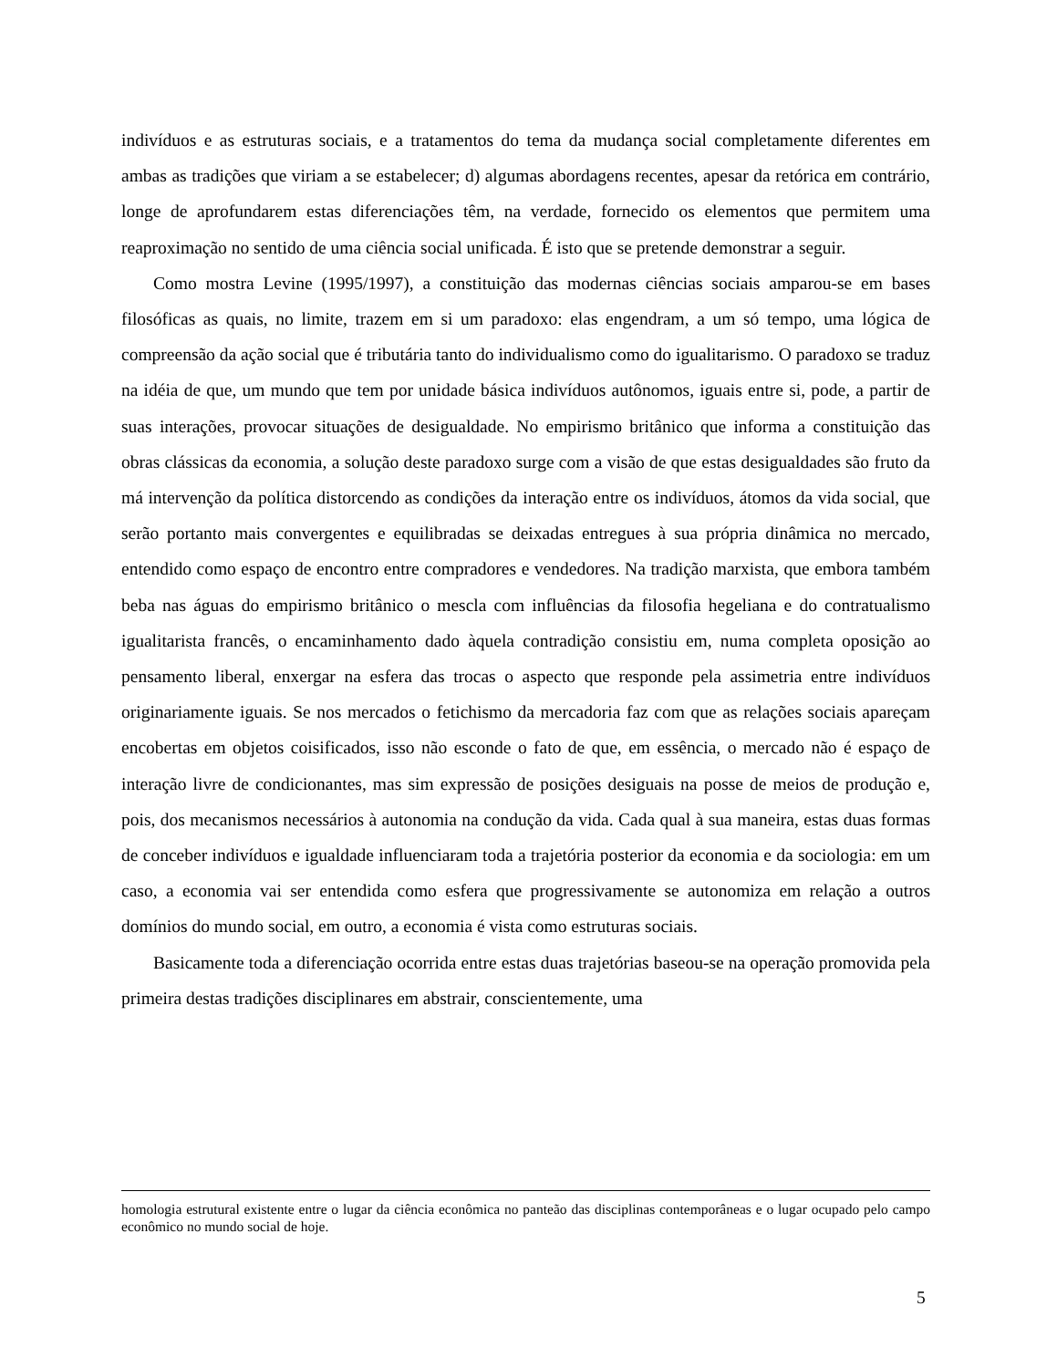indivíduos e as estruturas sociais, e a tratamentos do tema da mudança social completamente diferentes em ambas as tradições que viriam a se estabelecer; d) algumas abordagens recentes, apesar da retórica em contrário, longe de aprofundarem estas diferenciações têm, na verdade, fornecido os elementos que permitem uma reaproximação no sentido de uma ciência social unificada. É isto que se pretende demonstrar a seguir.
Como mostra Levine (1995/1997), a constituição das modernas ciências sociais amparou-se em bases filosóficas as quais, no limite, trazem em si um paradoxo: elas engendram, a um só tempo, uma lógica de compreensão da ação social que é tributária tanto do individualismo como do igualitarismo. O paradoxo se traduz na idéia de que, um mundo que tem por unidade básica indivíduos autônomos, iguais entre si, pode, a partir de suas interações, provocar situações de desigualdade. No empirismo britânico que informa a constituição das obras clássicas da economia, a solução deste paradoxo surge com a visão de que estas desigualdades são fruto da má intervenção da política distorcendo as condições da interação entre os indivíduos, átomos da vida social, que serão portanto mais convergentes e equilibradas se deixadas entregues à sua própria dinâmica no mercado, entendido como espaço de encontro entre compradores e vendedores. Na tradição marxista, que embora também beba nas águas do empirismo britânico o mescla com influências da filosofia hegeliana e do contratualismo igualitarista francês, o encaminhamento dado àquela contradição consistiu em, numa completa oposição ao pensamento liberal, enxergar na esfera das trocas o aspecto que responde pela assimetria entre indivíduos originariamente iguais. Se nos mercados o fetichismo da mercadoria faz com que as relações sociais apareçam encobertas em objetos coisificados, isso não esconde o fato de que, em essência, o mercado não é espaço de interação livre de condicionantes, mas sim expressão de posições desiguais na posse de meios de produção e, pois, dos mecanismos necessários à autonomia na condução da vida. Cada qual à sua maneira, estas duas formas de conceber indivíduos e igualdade influenciaram toda a trajetória posterior da economia e da sociologia: em um caso, a economia vai ser entendida como esfera que progressivamente se autonomiza em relação a outros domínios do mundo social, em outro, a economia é vista como estruturas sociais.
Basicamente toda a diferenciação ocorrida entre estas duas trajetórias baseou-se na operação promovida pela primeira destas tradições disciplinares em abstrair, conscientemente, uma
homologia estrutural existente entre o lugar da ciência econômica no panteão das disciplinas contemporâneas e o lugar ocupado pelo campo econômico no mundo social de hoje.
5